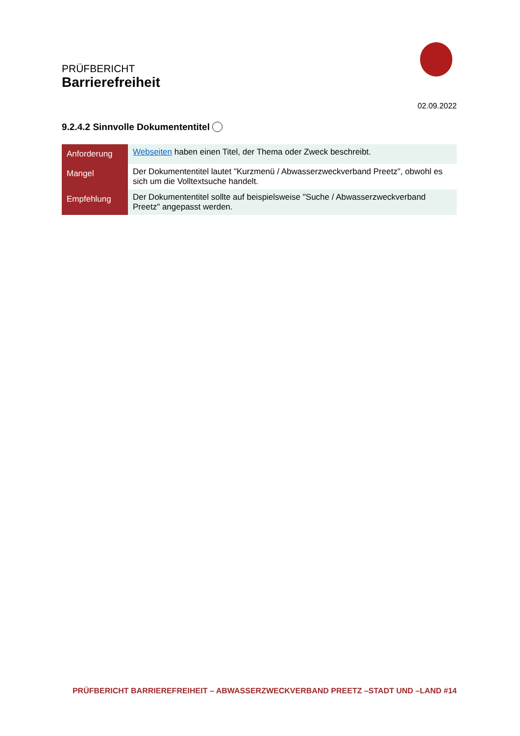PRÜFBERICHT
Barrierefreiheit
02.09.2022
9.2.4.2 Sinnvolle Dokumententitel
| Anforderung | Webseiten haben einen Titel, der Thema oder Zweck beschreibt. |
| Mangel | Der Dokumententitel lautet "Kurzmenü / Abwasserzweckverband Preetz", obwohl es sich um die Volltextsuche handelt. |
| Empfehlung | Der Dokumententitel sollte auf beispielsweise "Suche / Abwasserzweckverband Preetz" angepasst werden. |
PRÜFBERICHT BARRIEREFREIHEIT – ABWASSERZWECKVERBAND PREETZ –STADT UND –LAND #14